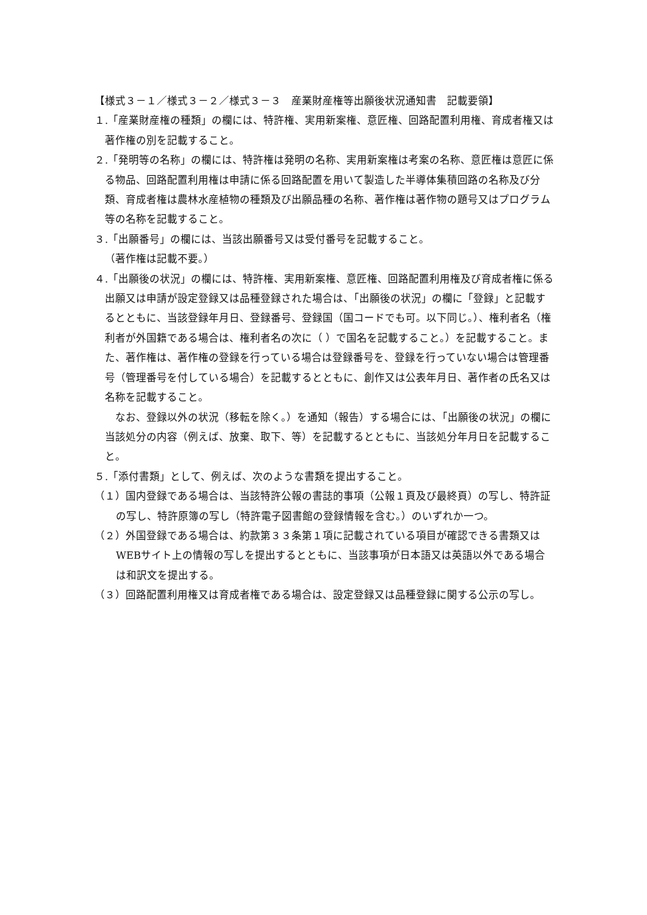【様式３－１／様式３－２／様式３－３　産業財産権等出願後状況通知書　記載要領】
１.「産業財産権の種類」の欄には、特許権、実用新案権、意匠権、回路配置利用権、育成者権又は著作権の別を記載すること。
２.「発明等の名称」の欄には、特許権は発明の名称、実用新案権は考案の名称、意匠権は意匠に係る物品、回路配置利用権は申請に係る回路配置を用いて製造した半導体集積回路の名称及び分類、育成者権は農林水産植物の種類及び出願品種の名称、著作権は著作物の題号又はプログラム等の名称を記載すること。
３.「出願番号」の欄には、当該出願番号又は受付番号を記載すること。
（著作権は記載不要。）
４.「出願後の状況」の欄には、特許権、実用新案権、意匠権、回路配置利用権及び育成者権に係る出願又は申請が設定登録又は品種登録された場合は、「出願後の状況」の欄に「登録」と記載するとともに、当該登録年月日、登録番号、登録国（国コードでも可。以下同じ。）、権利者名（権利者が外国籍である場合は、権利者名の次に（ ）で国名を記載すること。）を記載すること。また、著作権は、著作権の登録を行っている場合は登録番号を、登録を行っていない場合は管理番号（管理番号を付している場合）を記載するとともに、創作又は公表年月日、著作者の氏名又は名称を記載すること。
なお、登録以外の状況（移転を除く。）を通知（報告）する場合には、「出願後の状況」の欄に当該処分の内容（例えば、放棄、取下、等）を記載するとともに、当該処分年月日を記載すること。
５.「添付書類」として、例えば、次のような書類を提出すること。
（１）国内登録である場合は、当該特許公報の書誌的事項（公報１頁及び最終頁）の写し、特許証の写し、特許原簿の写し（特許電子図書館の登録情報を含む。）のいずれか一つ。
（２）外国登録である場合は、約款第３３条第１項に記載されている項目が確認できる書類又はWEBサイト上の情報の写しを提出するとともに、当該事項が日本語又は英語以外である場合は和訳文を提出する。
（３）回路配置利用権又は育成者権である場合は、設定登録又は品種登録に関する公示の写し。